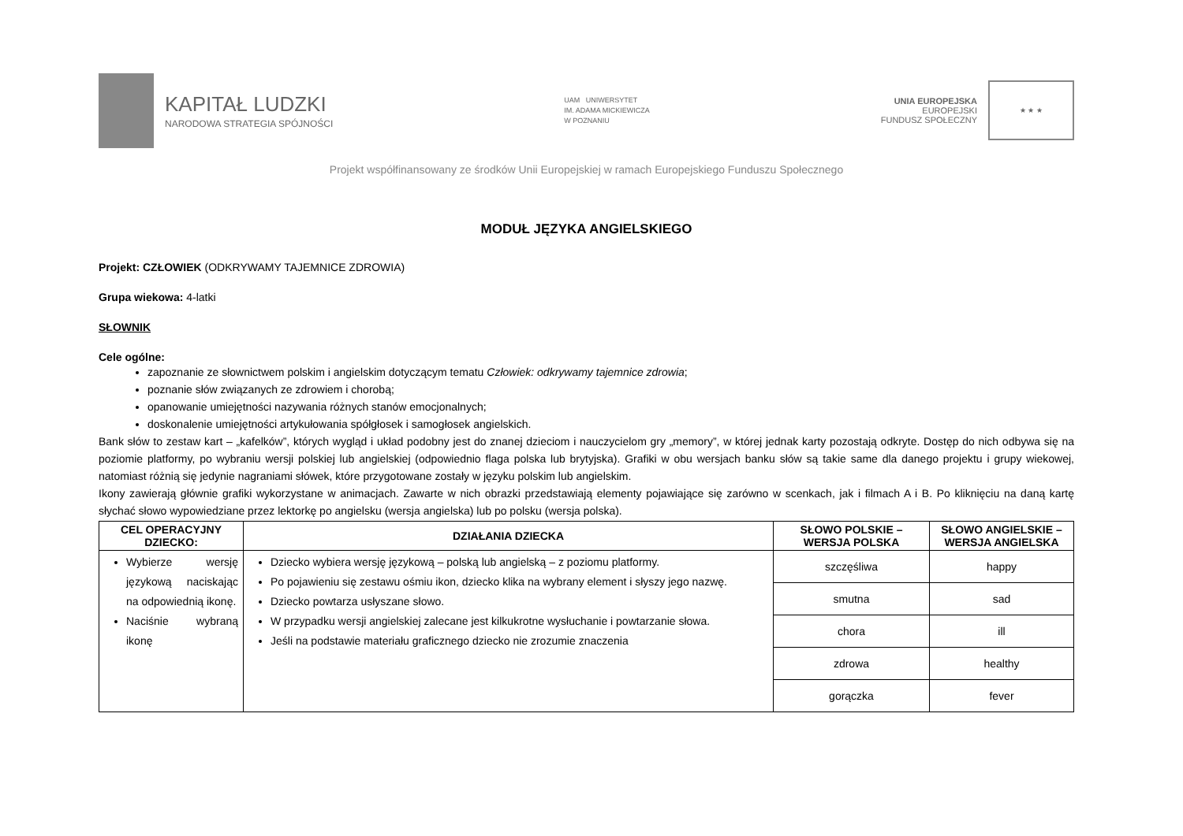KAPITAŁ LUDZKI
NARODOWA STRATEGIA SPÓJNOŚCI
UAM UNIWERSYTET
IM. ADAMA MICKIEWICZA
W POZNANIU
UNIA EUROPEJSKA
EUROPEJSKI
FUNDUSZ SPOŁECZNY
★ ★ ★
Projekt współfinansowany ze środków Unii Europejskiej w ramach Europejskiego Funduszu Społecznego
MODUŁ JĘZYKA ANGIELSKIEGO
Projekt: CZŁOWIEK (ODKRYWAMY TAJEMNICE ZDROWIA)
Grupa wiekowa: 4-latki
SŁOWNIK
Cele ogólne:
zapoznanie ze słownictwem polskim i angielskim dotyczącym tematu Człowiek: odkrywamy tajemnice zdrowia;
poznanie słów związanych ze zdrowiem i chorobą;
opanowanie umiejętności nazywania różnych stanów emocjonalnych;
doskonalenie umiejętności artykułowania spółgłosek i samogłosek angielskich.
Bank słów to zestaw kart – „kafelków”, których wygląd i układ podobny jest do znanej dzieciom i nauczycielom gry „memory”, w której jednak karty pozostają odkryte. Dostęp do nich odbywa się na poziomie platformy, po wybraniu wersji polskiej lub angielskiej (odpowiednio flaga polska lub brytyjska). Grafiki w obu wersjach banku słów są takie same dla danego projektu i grupy wiekowej, natomiast różnią się jedynie nagraniami słówek, które przygotowane zostały w języku polskim lub angielskim.
Ikony zawierają głównie grafiki wykorzystane w animacjach. Zawarte w nich obrazki przedstawiają elementy pojawiające się zarówno w scenkach, jak i filmach A i B. Po kliknięciu na daną kartę słychać słowo wypowiedziane przez lektorkę po angielsku (wersja angielska) lub po polsku (wersja polska).
| CEL OPERACYJNY DZIECKO: | DZIAŁANIA DZIECKA | SŁOWO POLSKIE – WERSJA POLSKA | SŁOWO ANGIELSKIE – WERSJA ANGIELSKA |
| --- | --- | --- | --- |
| Wybierze wersję językową naciskając na odpowiednią ikonę. Naciśnie wybraną ikonę | Dziecko wybiera wersję językową – polską lub angielską – z poziomu platformy. Po pojawieniu się zestawu ośmiu ikon, dziecko klika na wybrany element i słyszy jego nazwę. Dziecko powtarza usłyszane słowo. W przypadku wersji angielskiej zalecane jest kilkukrotne wysłuchanie i powtarzanie słowa. Jeśli na podstawie materiału graficznego dziecko nie zrozumie znaczenia | szczęśliwa | happy |
| | | smutna | sad |
| | | chora | ill |
| | | zdrowa | healthy |
| | | gorączka | fever |